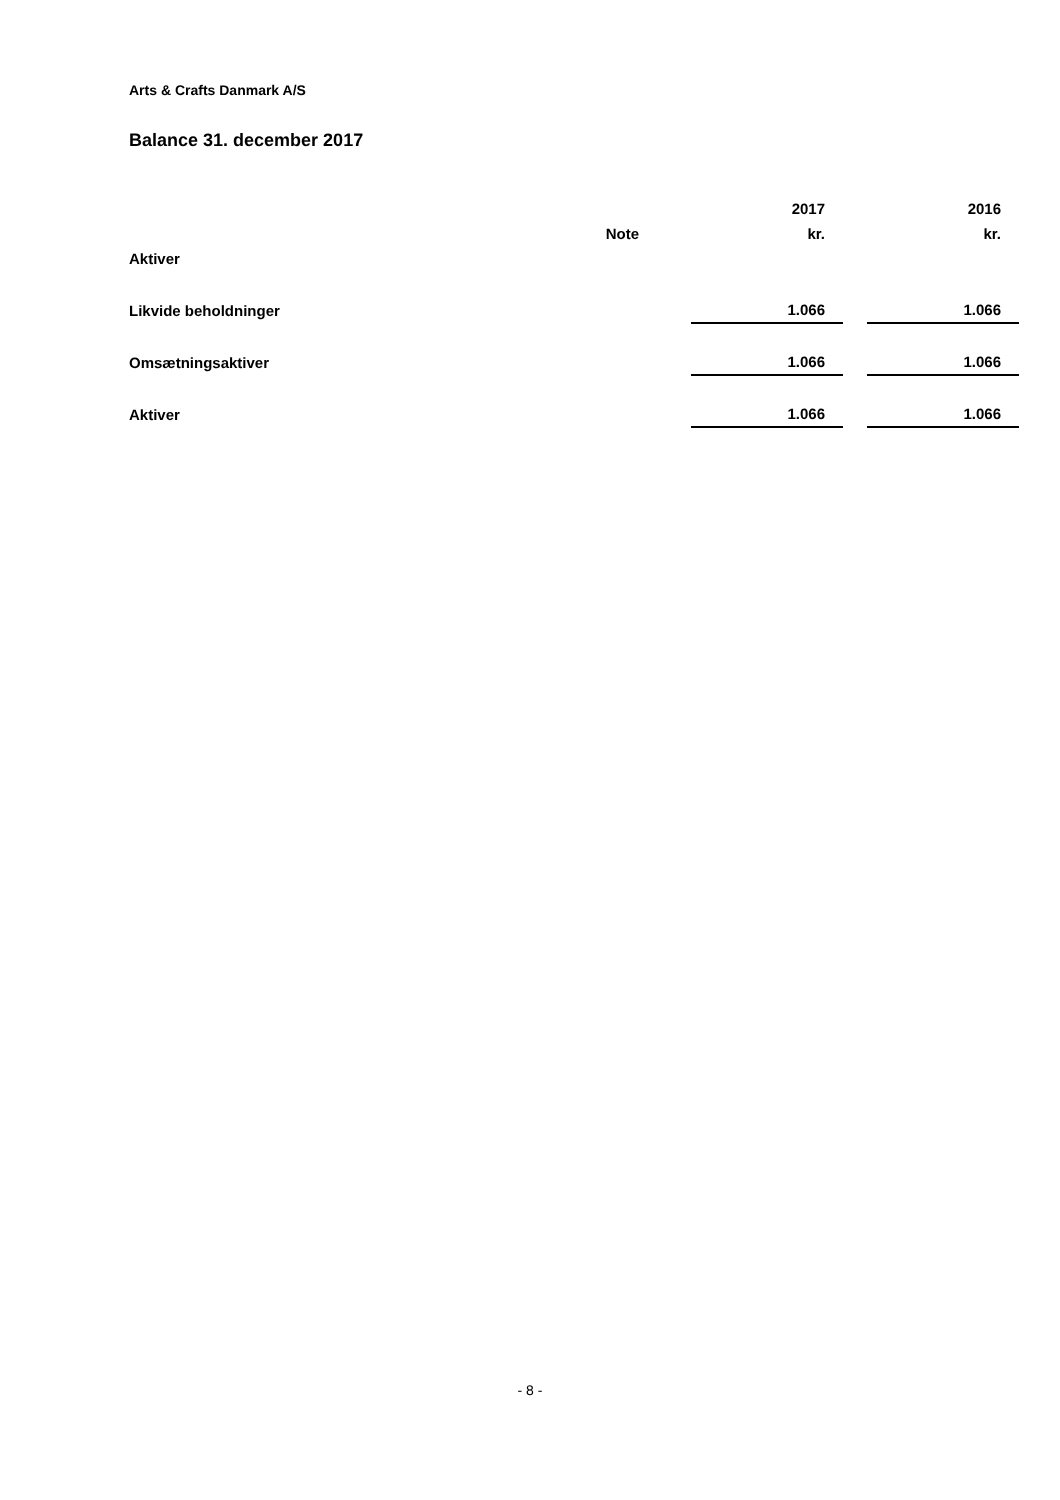Arts & Crafts Danmark A/S
Balance 31. december 2017
| | | | 2017 | | 2016 |
| --- | --- | --- | --- | --- | --- |
| | Note | | kr. | | kr. |
| Aktiver | | | | | |
| Likvide beholdninger | | | 1.066 | | 1.066 |
| Omsætningsaktiver | | | 1.066 | | 1.066 |
| Aktiver | | | 1.066 | | 1.066 |
- 8 -